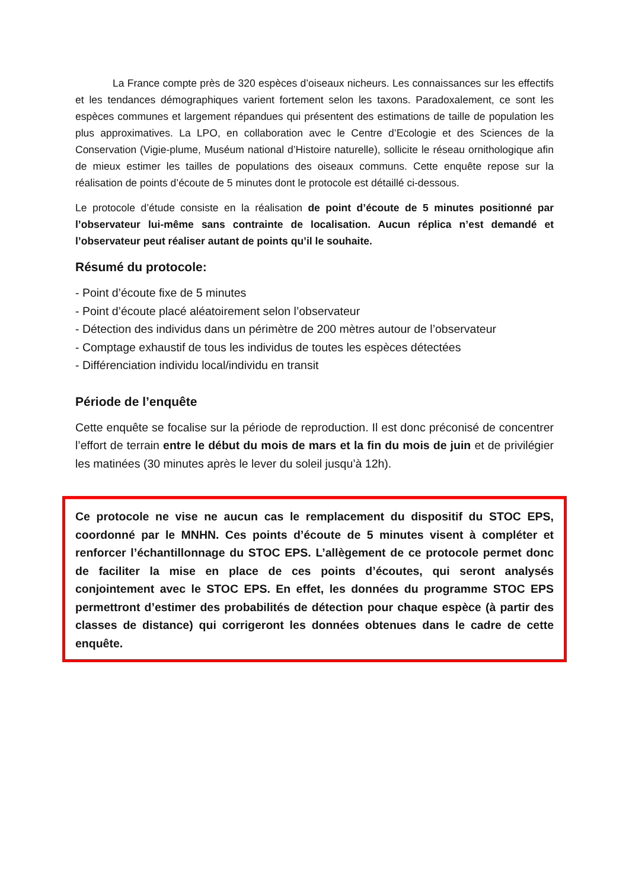La France compte près de 320 espèces d’oiseaux nicheurs. Les connaissances sur les effectifs et les tendances démographiques varient fortement selon les taxons. Paradoxalement, ce sont les espèces communes et largement répandues qui présentent des estimations de taille de population les plus approximatives. La LPO, en collaboration avec le Centre d’Ecologie et des Sciences de la Conservation (Vigie-plume, Muséum national d’Histoire naturelle), sollicite le réseau ornithologique afin de mieux estimer les tailles de populations des oiseaux communs. Cette enquête repose sur la réalisation de points d’écoute de 5 minutes dont le protocole est détaillé ci-dessous.
Le protocole d’étude consiste en la réalisation de point d’écoute de 5 minutes positionné par l’observateur lui-même sans contrainte de localisation. Aucun réplica n’est demandé et l’observateur peut réaliser autant de points qu’il le souhaite.
Résumé du protocole:
- Point d’écoute fixe de 5 minutes
- Point d’écoute placé aléatoirement selon l’observateur
- Détection des individus dans un périmètre de 200 mètres autour de l’observateur
- Comptage exhaustif de tous les individus de toutes les espèces détectées
- Différenciation individu local/individu en transit
Période de l’enquête
Cette enquête se focalise sur la période de reproduction. Il est donc préconisé de concentrer l’effort de terrain entre le début du mois de mars et la fin du mois de juin et de privilégier les matinées (30 minutes après le lever du soleil jusqu’à 12h).
Ce protocole ne vise ne aucun cas le remplacement du dispositif du STOC EPS, coordonné par le MNHN. Ces points d’écoute de 5 minutes visent à compléter et renforcer l’échantillonnage du STOC EPS. L’allègement de ce protocole permet donc de faciliter la mise en place de ces points d’écoutes, qui seront analysés conjointement avec le STOC EPS. En effet, les données du programme STOC EPS permettront d’estimer des probabilités de détection pour chaque espèce (à partir des classes de distance) qui corrigeront les données obtenues dans le cadre de cette enquête.